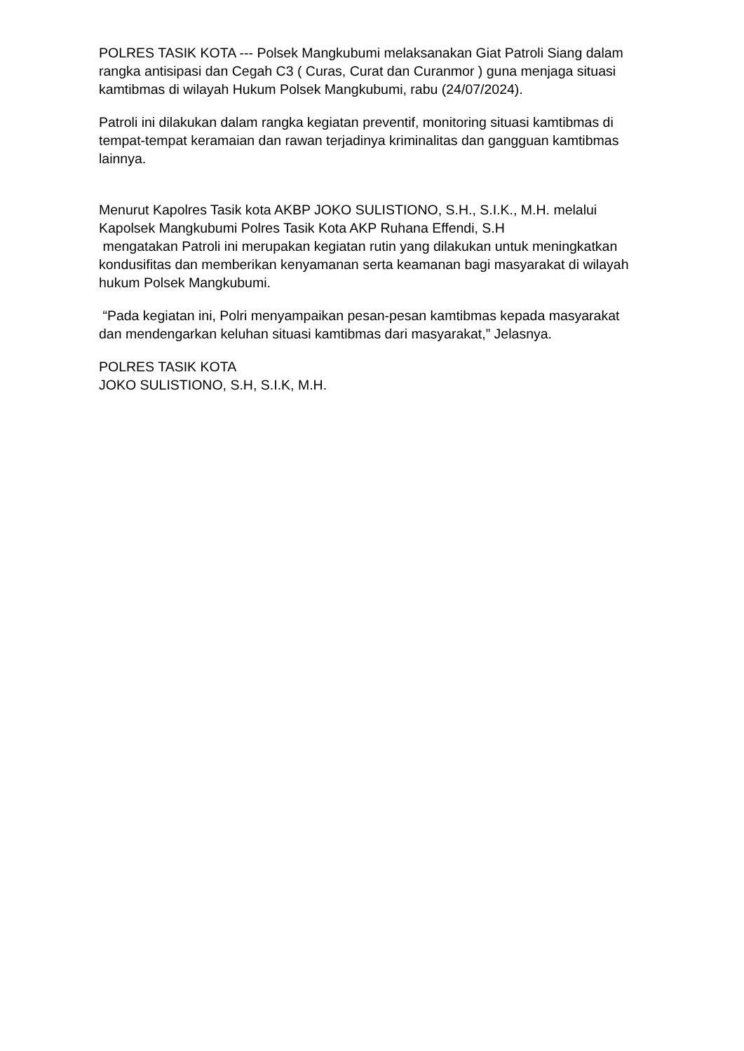POLRES TASIK KOTA --- Polsek Mangkubumi melaksanakan Giat Patroli Siang dalam rangka antisipasi dan Cegah C3 ( Curas, Curat dan Curanmor ) guna menjaga situasi kamtibmas di wilayah Hukum Polsek Mangkubumi, rabu (24/07/2024).
Patroli ini dilakukan dalam rangka kegiatan preventif, monitoring situasi kamtibmas di tempat-tempat keramaian dan rawan terjadinya kriminalitas dan gangguan kamtibmas lainnya.
Menurut Kapolres Tasik kota AKBP JOKO SULISTIONO, S.H., S.I.K., M.H. melalui Kapolsek Mangkubumi Polres Tasik Kota AKP Ruhana Effendi, S.H
mengatakan Patroli ini merupakan kegiatan rutin yang dilakukan untuk meningkatkan kondusifitas dan memberikan kenyamanan serta keamanan bagi masyarakat di wilayah hukum Polsek Mangkubumi.
“Pada kegiatan ini, Polri menyampaikan pesan-pesan kamtibmas kepada masyarakat dan mendengarkan keluhan situasi kamtibmas dari masyarakat,” Jelasnya.
POLRES TASIK KOTA
JOKO SULISTIONO, S.H, S.I.K, M.H.